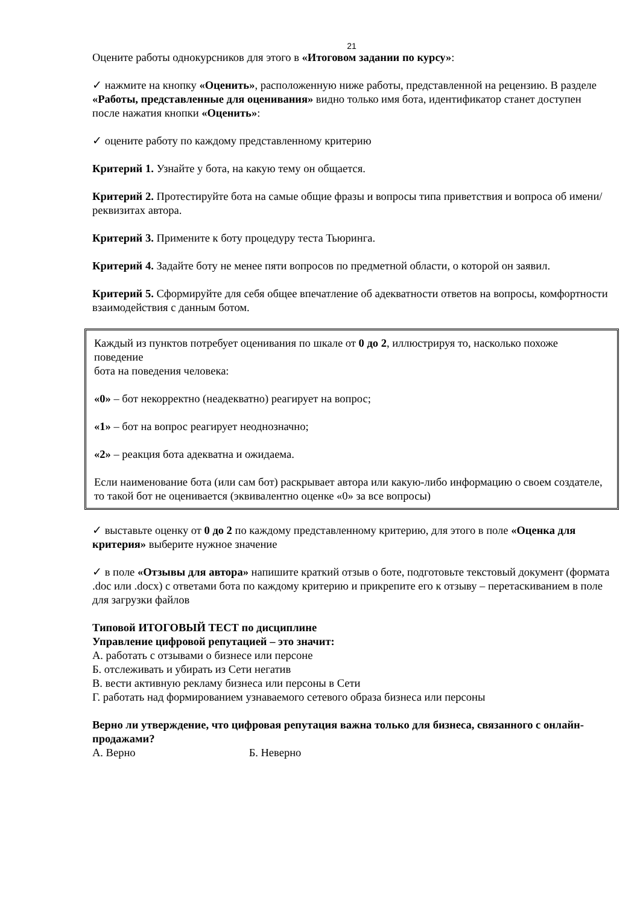21
Оцените работы однокурсников для этого в «Итоговом задании по курсу»:
✓ нажмите на кнопку «Оценить», расположенную ниже работы, представленной на рецензию. В разделе «Работы, представленные для оценивания» видно только имя бота, идентификатор станет доступен после нажатия кнопки «Оценить»:
✓ оцените работу по каждому представленному критерию
Критерий 1. Узнайте у бота, на какую тему он общается.
Критерий 2. Протестируйте бота на самые общие фразы и вопросы типа приветствия и вопроса об имени/реквизитах автора.
Критерий 3. Примените к боту процедуру теста Тьюринга.
Критерий 4. Задайте боту не менее пяти вопросов по предметной области, о которой он заявил.
Критерий 5. Сформируйте для себя общее впечатление об адекватности ответов на вопросы, комфортности взаимодействия с данным ботом.
Каждый из пунктов потребует оценивания по шкале от 0 до 2, иллюстрируя то, насколько похоже поведение
бота на поведения человека:
«0» – бот некорректно (неадекватно) реагирует на вопрос;
«1» – бот на вопрос реагирует неоднозначно;
«2» – реакция бота адекватна и ожидаема.
Если наименование бота (или сам бот) раскрывает автора или какую-либо информацию о своем создателе,
то такой бот не оценивается (эквивалентно оценке «0» за все вопросы)
✓ выставьте оценку от 0 до 2 по каждому представленному критерию, для этого в поле «Оценка для критерия» выберите нужное значение
✓ в поле «Отзывы для автора» напишите краткий отзыв о боте, подготовьте текстовый документ (формата .doc или .docx) с ответами бота по каждому критерию и прикрепите его к отзыву – перетаскиванием в поле для загрузки файлов
Типовой ИТОГОВЫЙ ТЕСТ по дисциплине
Управление цифровой репутацией – это значит:
А. работать с отзывами о бизнесе или персоне
Б. отслеживать и убирать из Сети негатив
В. вести активную рекламу бизнеса или персоны в Сети
Г. работать над формированием узнаваемого сетевого образа бизнеса или персоны
Верно ли утверждение, что цифровая репутация важна только для бизнеса, связанного с онлайн-продажами?
А. Верно Б. Неверно